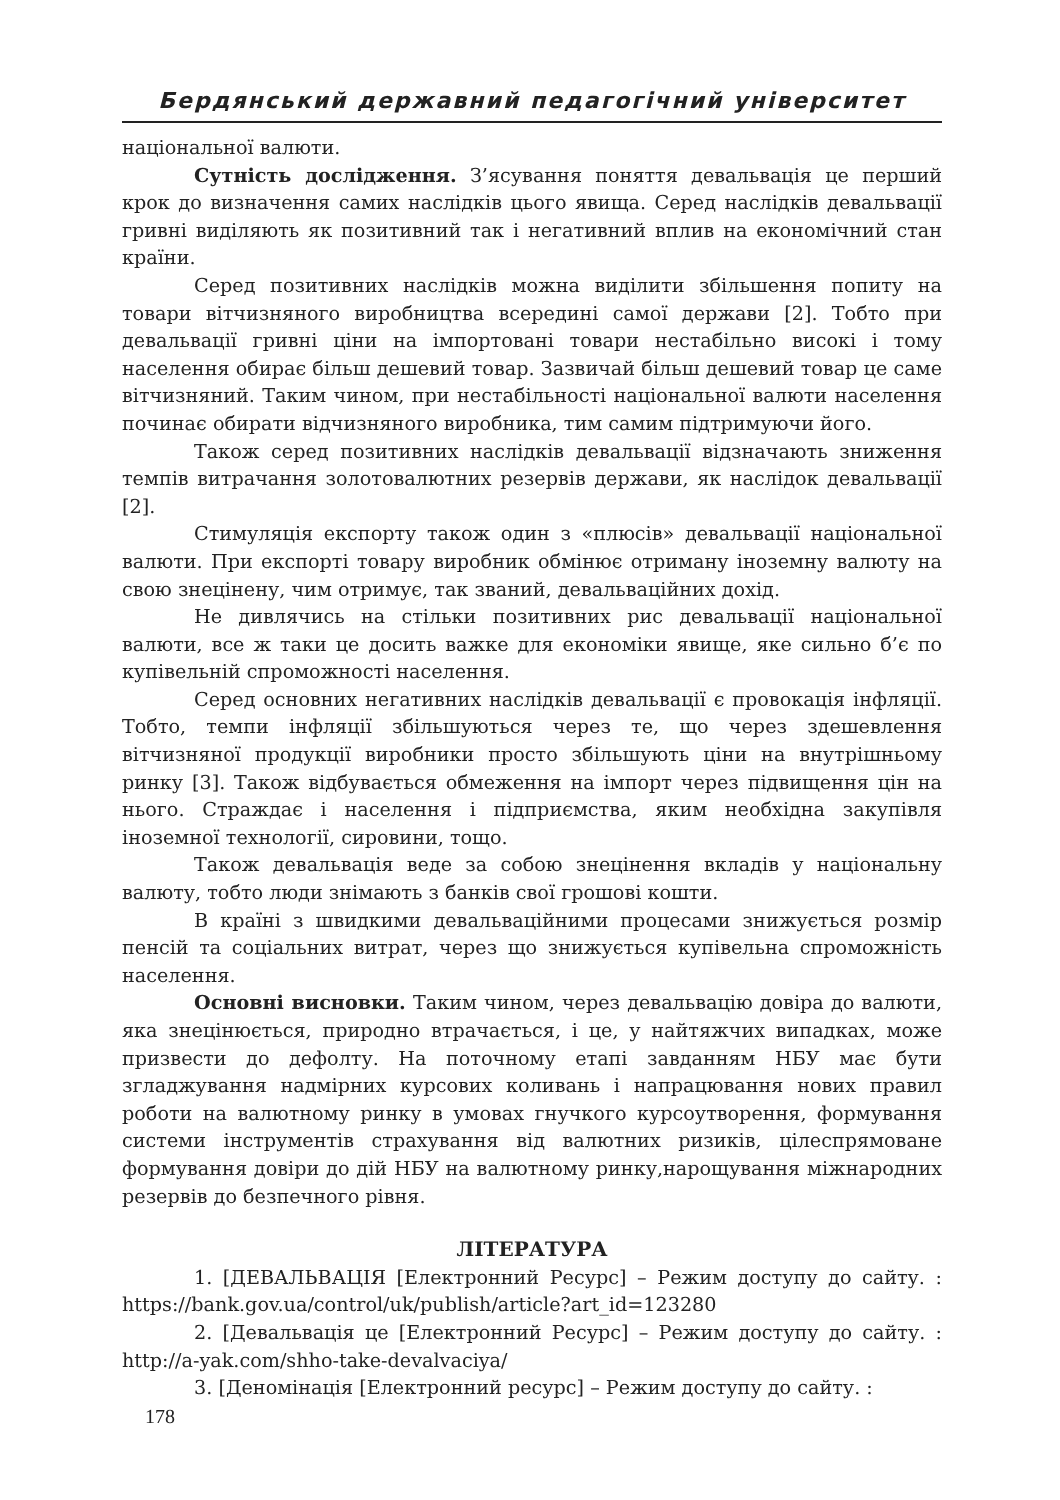Бердянський державний педагогічний університет
національної валюти.
Сутність дослідження. З’ясування поняття девальвація це перший крок до визначення самих наслідків цього явища. Серед наслідків девальвації гривні виділяють як позитивний так і негативний вплив на економічний стан країни.
Серед позитивних наслідків можна виділити збільшення попиту на товари вітчизняного виробництва всередині самої держави [2]. Тобто при девальвації гривні ціни на імпортовані товари нестабільно високі і тому населення обирає більш дешевий товар. Зазвичай більш дешевий товар це саме вітчизняний. Таким чином, при нестабільності національної валюти населення починає обирати відчизняного виробника, тим самим підтримуючи його.
Також серед позитивних наслідків девальвації відзначають зниження темпів витрачання золотовалютних резервів держави, як наслідок девальвації [2].
Стимуляція експорту також один з «плюсів» девальвації національної валюти. При експорті товару виробник обмінює отриману іноземну валюту на свою знецінену, чим отримує, так званий, девальваційних дохід.
Не дивлячись на стільки позитивних рис девальвації національної валюти, все ж таки це досить важке для економіки явище, яке сильно б’є по купівельній спроможності населення.
Серед основних негативних наслідків девальвації є провокація інфляції. Тобто, темпи інфляції збільшуються через те, що через здешевлення вітчизняної продукції виробники просто збільшують ціни на внутрішньому ринку [3]. Також відбувається обмеження на імпорт через підвищення цін на нього. Страждає і населення і підприємства, яким необхідна закупівля іноземної технології, сировини, тощо.
Також девальвація веде за собою знецінення вкладів у національну валюту, тобто люди знімають з банків свої грошові кошти.
В країні з швидкими девальваційними процесами знижується розмір пенсій та соціальних витрат, через що знижується купівельна спроможність населення.
Основні висновки. Таким чином, через девальвацію довіра до валюти, яка знецінюється, природно втрачається, і це, у найтяжчих випадках, може призвести до дефолту. На поточному етапі завданням НБУ має бути згладжування надмірних курсових коливань і напрацювання нових правил роботи на валютному ринку в умовах гнучкого курсоутворення, формування системи інструментів страхування від валютних ризиків, цілеспрямоване формування довіри до дій НБУ на валютному ринку,нарощування міжнародних резервів до безпечного рівня.
ЛІТЕРАТУРА
1. [ДЕВАЛЬВАЦІЯ [Електронний Ресурс] – Режим доступу до сайту. : https://bank.gov.ua/control/uk/publish/article?art_id=123280
2. [Девальвація це [Електронний Ресурс] – Режим доступу до сайту. : http://a-yak.com/shho-take-devalvaciya/
3. [Деномінація [Електронний ресурс] – Режим доступу до сайту. :
178